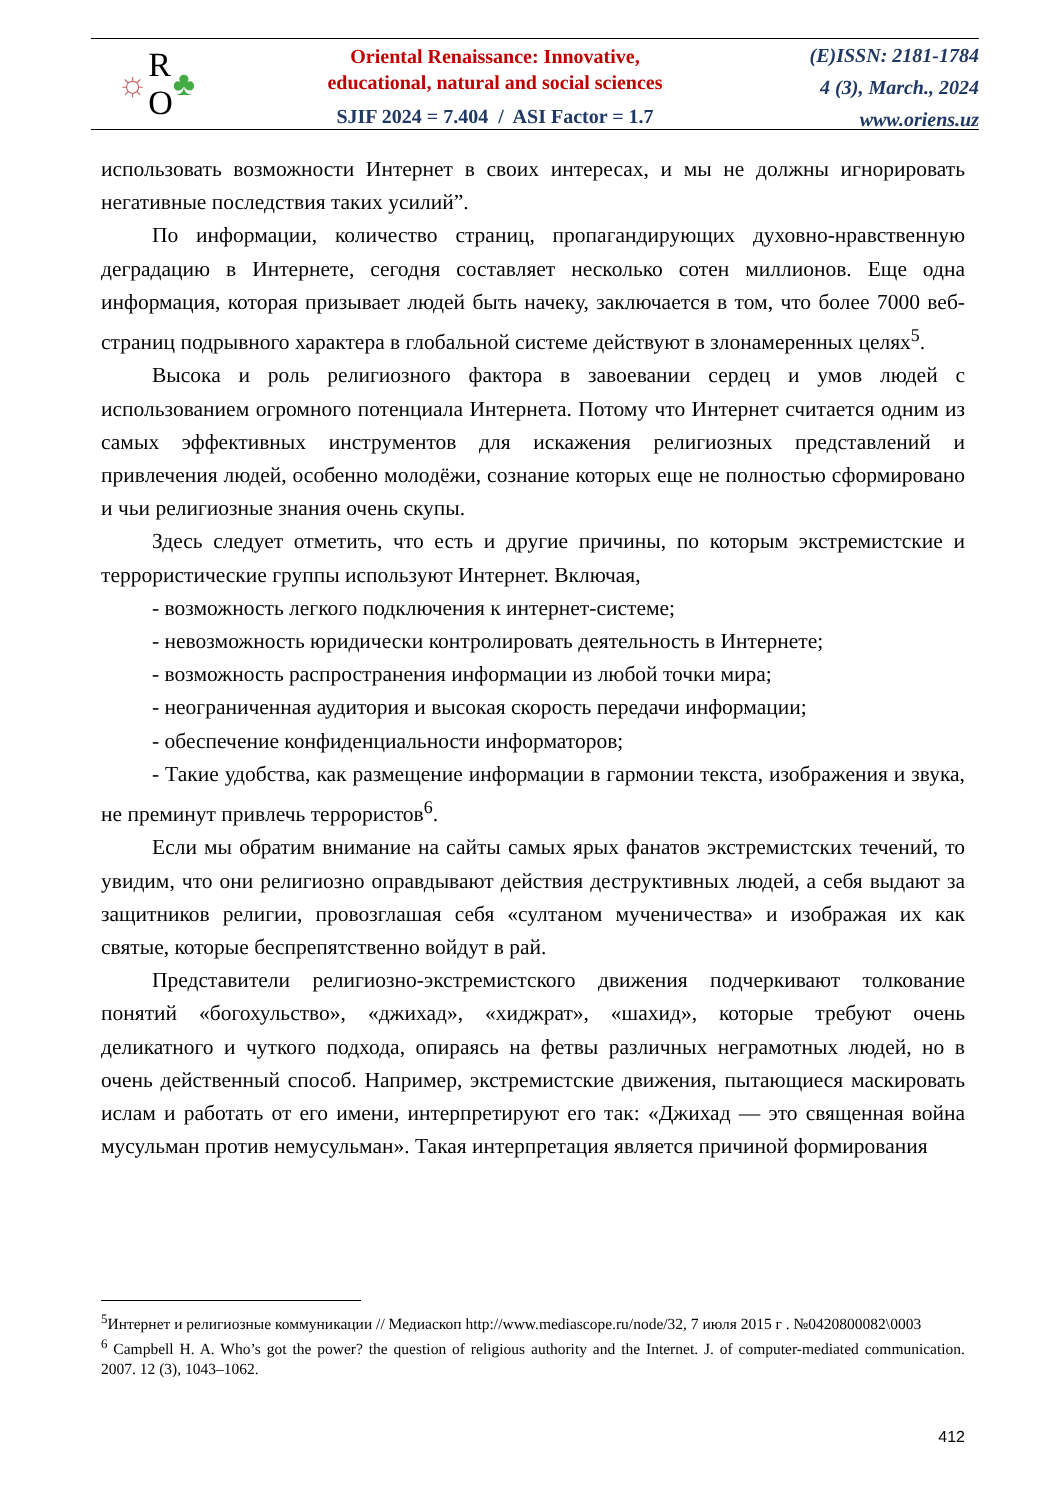☼ R
O ♣
Oriental Renaissance: Innovative,
educational, natural and social sciences
SJIF 2024 = 7.404 / ASI Factor = 1.7
(E)ISSN: 2181-1784
4 (3), March., 2024
www.oriens.uz
использовать возможности Интернет в своих интересах, и мы не должны игнорировать негативные последствия таких усилий”.
По информации, количество страниц, пропагандирующих духовно-нравственную деградацию в Интернете, сегодня составляет несколько сотен миллионов. Еще одна информация, которая призывает людей быть начеку, заключается в том, что более 7000 веб-страниц подрывного характера в глобальной системе действуют в злонамеренных целях<sup>5</sup>.
Высока и роль религиозного фактора в завоевании сердец и умов людей с использованием огромного потенциала Интернета. Потому что Интернет считается одним из самых эффективных инструментов для искажения религиозных представлений и привлечения людей, особенно молодёжи, сознание которых еще не полностью сформировано и чьи религиозные знания очень скупы.
Здесь следует отметить, что есть и другие причины, по которым экстремистские и террористические группы используют Интернет. Включая,
- возможность легкого подключения к интернет-системе;
- невозможность юридически контролировать деятельность в Интернете;
- возможность распространения информации из любой точки мира;
- неограниченная аудитория и высокая скорость передачи информации;
- обеспечение конфиденциальности информаторов;
- Такие удобства, как размещение информации в гармонии текста, изображения и звука, не преминут привлечь террористов<sup>6</sup>.
Если мы обратим внимание на сайты самых ярых фанатов экстремистских течений, то увидим, что они религиозно оправдывают действия деструктивных людей, а себя выдают за защитников религии, провозглашая себя «султаном мученичества» и изображая их как святые, которые беспрепятственно войдут в рай.
Представители религиозно-экстремистского движения подчеркивают толкование понятий «богохульство», «джихад», «хиджрат», «шахид», которые требуют очень деликатного и чуткого подхода, опираясь на фетвы различных неграмотных людей, но в очень действенный способ. Например, экстремистские движения, пытающиеся маскировать ислам и работать от его имени, интерпретируют его так: «Джихад — это священная война мусульман против немусульман». Такая интерпретация является причиной формирования
<sup>5</sup> Интернет и религиозные коммуникации // Медиаскоп http://www.mediascope.ru/node/32, 7 июля 2015 г . №0420800082\0003
<sup>6</sup> Campbell H. A. Who’s got the power? the question of religious authority and the Internet. J. of computer-mediated communication. 2007. 12 (3), 1043–1062.
412